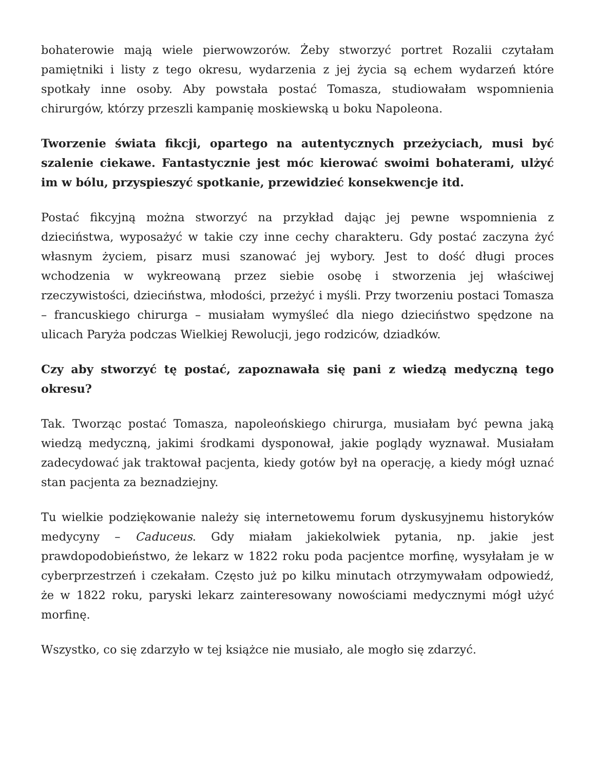bohaterowie mają wiele pierwowzorów. Żeby stworzyć portret Rozalii czytałam pamiętniki i listy z tego okresu, wydarzenia z jej życia są echem wydarzeń które spotkały inne osoby. Aby powstała postać Tomasza, studiowałam wspomnienia chirurgów, którzy przeszli kampanię moskiewską u boku Napoleona.
Tworzenie świata fikcji, opartego na autentycznych przeżyciach, musi być szalenie ciekawe. Fantastycznie jest móc kierować swoimi bohaterami, ulżyć im w bólu, przyspieszyć spotkanie, przewidzieć konsekwencje itd.
Postać fikcyjną można stworzyć na przykład dając jej pewne wspomnienia z dzieciństwa, wyposażyć w takie czy inne cechy charakteru. Gdy postać zaczyna żyć własnym życiem, pisarz musi szanować jej wybory. Jest to dość długi proces wchodzenia w wykreowaną przez siebie osobę i stworzenia jej właściwej rzeczywistości, dzieciństwa, młodości, przeżyć i myśli. Przy tworzeniu postaci Tomasza – francuskiego chirurga – musiałam wymyśleć dla niego dzieciństwo spędzone na ulicach Paryża podczas Wielkiej Rewolucji, jego rodziców, dziadków.
Czy aby stworzyć tę postać, zapoznawała się pani z wiedzą medyczną tego okresu?
Tak. Tworząc postać Tomasza, napoleońskiego chirurga, musiałam być pewna jaką wiedzą medyczną, jakimi środkami dysponował, jakie poglądy wyznawał. Musiałam zadecydować jak traktował pacjenta, kiedy gotów był na operację, a kiedy mógł uznać stan pacjenta za beznadziejny.
Tu wielkie podziękowanie należy się internetowemu forum dyskusyjnemu historyków medycyny – Caduceus. Gdy miałam jakiekolwiek pytania, np. jakie jest prawdopodobieństwo, że lekarz w 1822 roku poda pacjentce morfinę, wysyłałam je w cyberprzestrzeń i czekałam. Często już po kilku minutach otrzymywałam odpowiedź, że w 1822 roku, paryski lekarz zainteresowany nowościami medycznymi mógł użyć morfinę.
Wszystko, co się zdarzyło w tej książce nie musiało, ale mogło się zdarzyć.